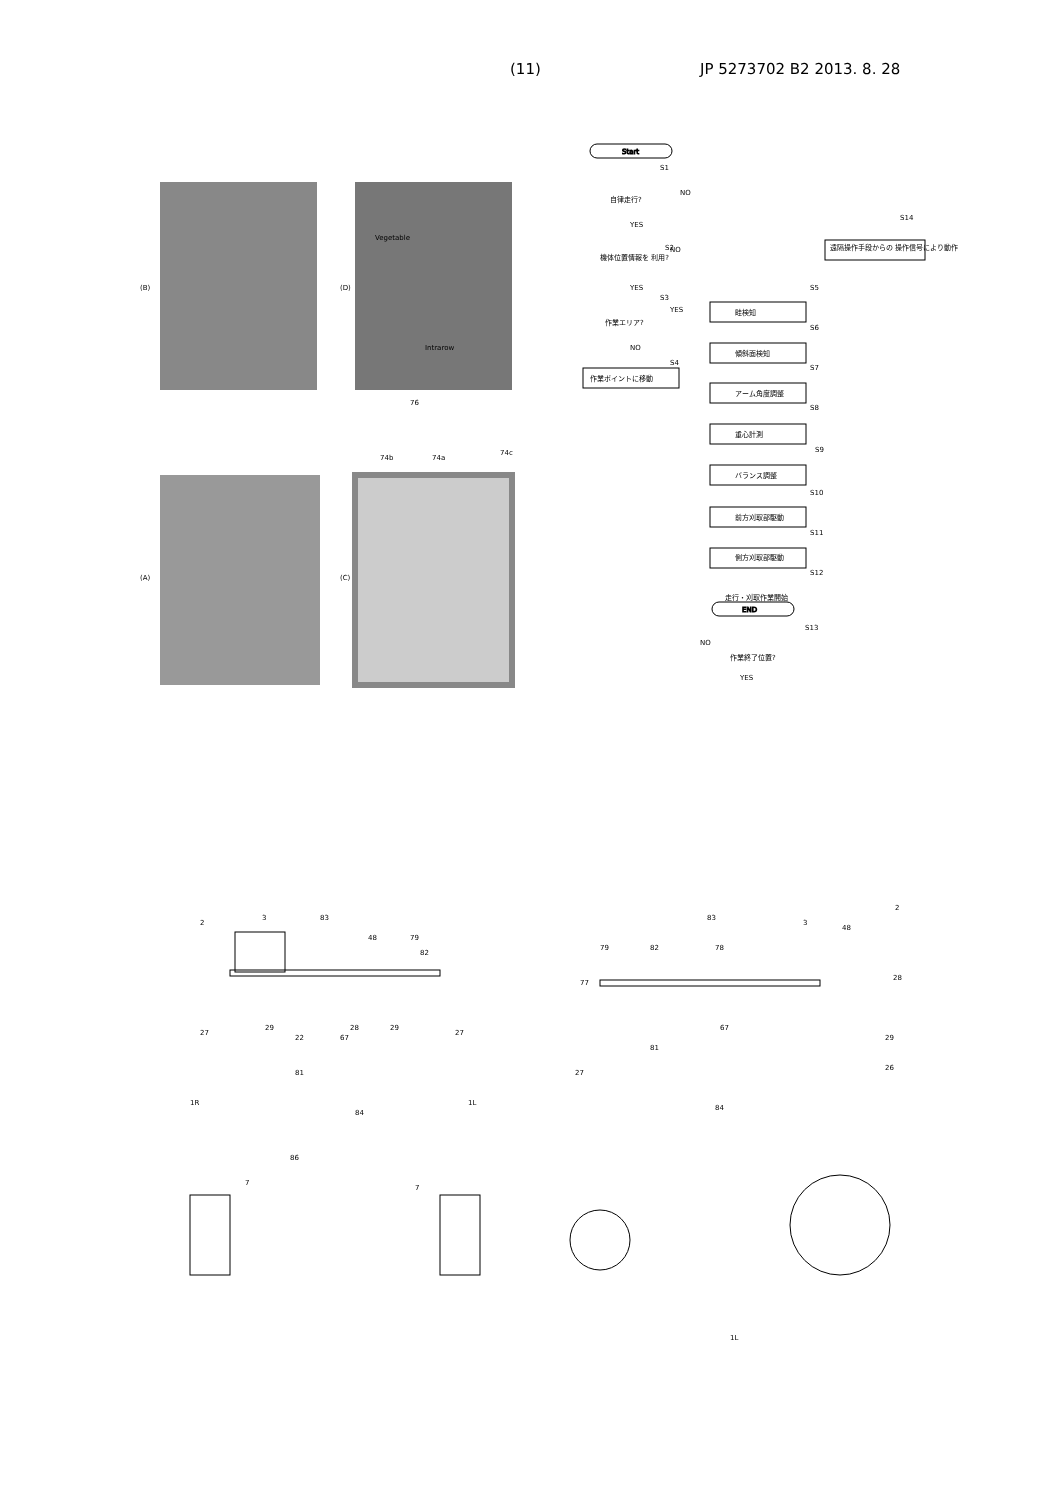(11) JP 5273702 B2 2013. 8. 28
(B)
(D)
(A)
(C)
Vegetable
Intrarow
76
74b
74a
74c
Start
END
自律走行?
機体位置情報を 利用?
作業エリア?
作業ポイントに移動
遠隔操作手段からの 操作信号により動作
畦検知
傾斜面検知
アーム角度調整
重心計測
バランス調整
前方刈取部駆動
側方刈取部駆動
走行・刈取作業開始
作業終了位置?
S1
S2
S3
S4
S5
S6
S7
S8
S9
S10
S11
S12
S13
S14
NO
YES
NO
YES
YES
NO
NO
YES
2
3
83
48
79
82
27
29
22
67
28
29
27
81
84
1R
1L
86
7
7
2
3
83
48
79
82
78
77
28
67
29
81
27
26
84
1L